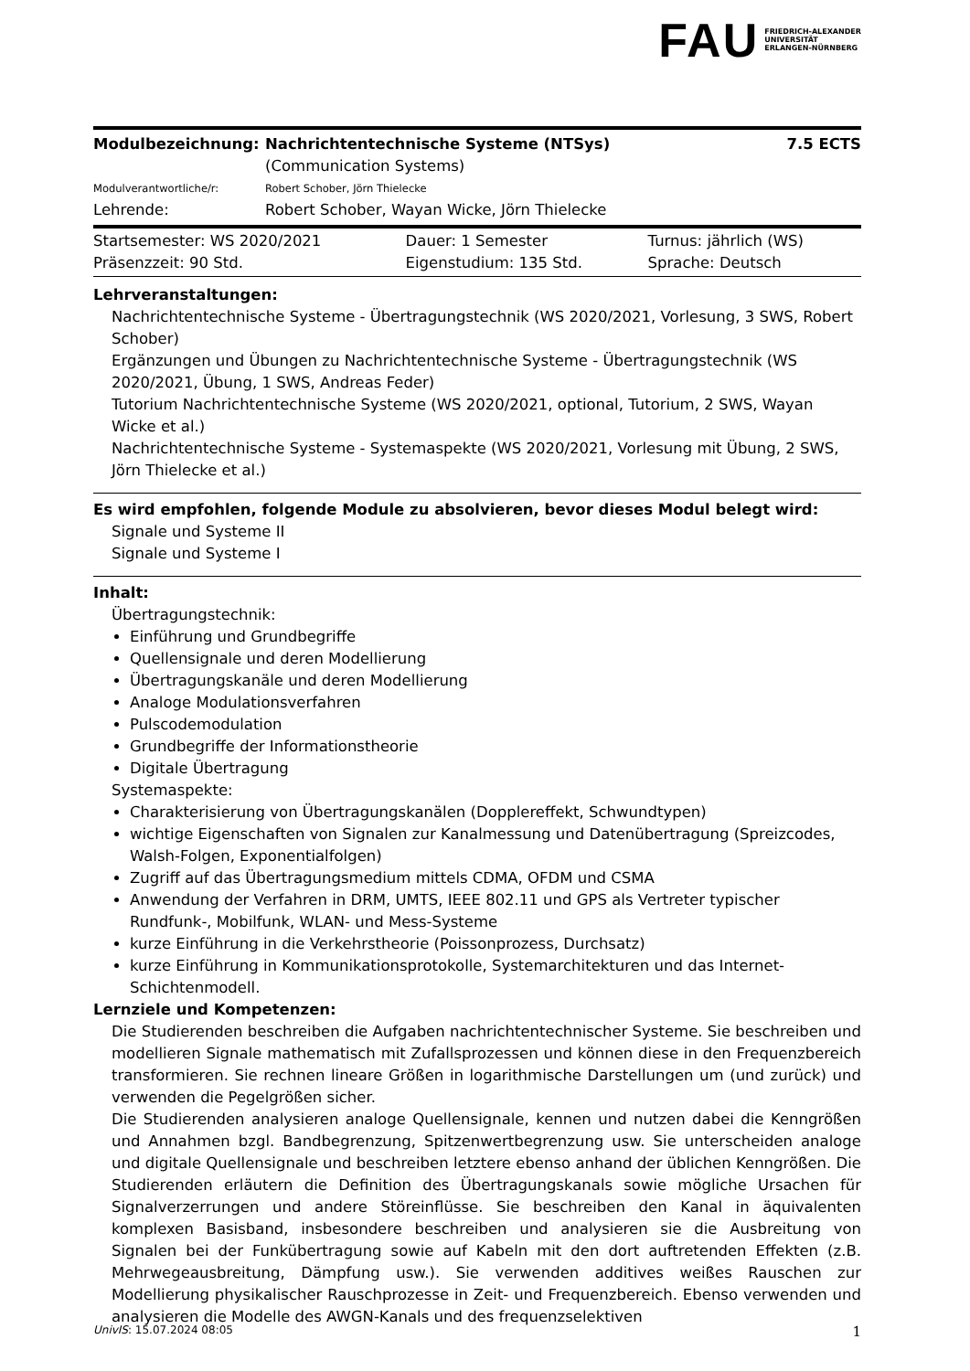FAU FRIEDRICH-ALEXANDER
UNIVERSITÄT
ERLANGEN-NÜRNBERG
| Modulbezeichnung: | Nachrichtentechnische Systeme (NTSys) (Communication Systems) | 7.5 ECTS |
| Modulverantwortliche/r: | Robert Schober, Jörn Thielecke | |
| Lehrende: | Robert Schober, Wayan Wicke, Jörn Thielecke | |
| Startsemester: WS 2020/2021 | Dauer: 1 Semester | Turnus: jährlich (WS) |
| Präsenzzeit: 90 Std. | Eigenstudium: 135 Std. | Sprache: Deutsch |
Lehrveranstaltungen:
Nachrichtentechnische Systeme - Übertragungstechnik (WS 2020/2021, Vorlesung, 3 SWS, Robert Schober)
Ergänzungen und Übungen zu Nachrichtentechnische Systeme - Übertragungstechnik (WS 2020/2021, Übung, 1 SWS, Andreas Feder)
Tutorium Nachrichtentechnische Systeme (WS 2020/2021, optional, Tutorium, 2 SWS, Wayan Wicke et al.)
Nachrichtentechnische Systeme - Systemaspekte (WS 2020/2021, Vorlesung mit Übung, 2 SWS, Jörn Thielecke et al.)
Es wird empfohlen, folgende Module zu absolvieren, bevor dieses Modul belegt wird:
Signale und Systeme II
Signale und Systeme I
Inhalt:
Übertragungstechnik:
Einführung und Grundbegriffe
Quellensignale und deren Modellierung
Übertragungskanäle und deren Modellierung
Analoge Modulationsverfahren
Pulscodemodulation
Grundbegriffe der Informationstheorie
Digitale Übertragung
Systemaspekte:
Charakterisierung von Übertragungskanälen (Dopplereffekt, Schwundtypen)
wichtige Eigenschaften von Signalen zur Kanalmessung und Datenübertragung (Spreizcodes, Walsh-Folgen, Exponentialfolgen)
Zugriff auf das Übertragungsmedium mittels CDMA, OFDM und CSMA
Anwendung der Verfahren in DRM, UMTS, IEEE 802.11 und GPS als Vertreter typischer Rundfunk-, Mobilfunk, WLAN- und Mess-Systeme
kurze Einführung in die Verkehrstheorie (Poissonprozess, Durchsatz)
kurze Einführung in Kommunikationsprotokolle, Systemarchitekturen und das Internet-Schichtenmodell.
Lernziele und Kompetenzen:
Die Studierenden beschreiben die Aufgaben nachrichtentechnischer Systeme. Sie beschreiben und modellieren Signale mathematisch mit Zufallsprozessen und können diese in den Frequenzbereich transformieren. Sie rechnen lineare Größen in logarithmische Darstellungen um (und zurück) und verwenden die Pegelgrößen sicher.
Die Studierenden analysieren analoge Quellensignale, kennen und nutzen dabei die Kenngrößen und Annahmen bzgl. Bandbegrenzung, Spitzenwertbegrenzung usw. Sie unterscheiden analoge und digitale Quellensignale und beschreiben letztere ebenso anhand der üblichen Kenngrößen. Die Studierenden erläutern die Definition des Übertragungskanals sowie mögliche Ursachen für Signalverzerrungen und andere Störeinflüsse. Sie beschreiben den Kanal in äquivalenten komplexen Basisband, insbesondere beschreiben und analysieren sie die Ausbreitung von Signalen bei der Funkübertragung sowie auf Kabeln mit den dort auftretenden Effekten (z.B. Mehrwegeausbreitung, Dämpfung usw.). Sie verwenden additives weißes Rauschen zur Modellierung physikalischer Rauschprozesse in Zeit- und Frequenzbereich. Ebenso verwenden und analysieren die Modelle des AWGN-Kanals und des frequenzselektiven
UnivIS: 15.07.2024 08:05 1